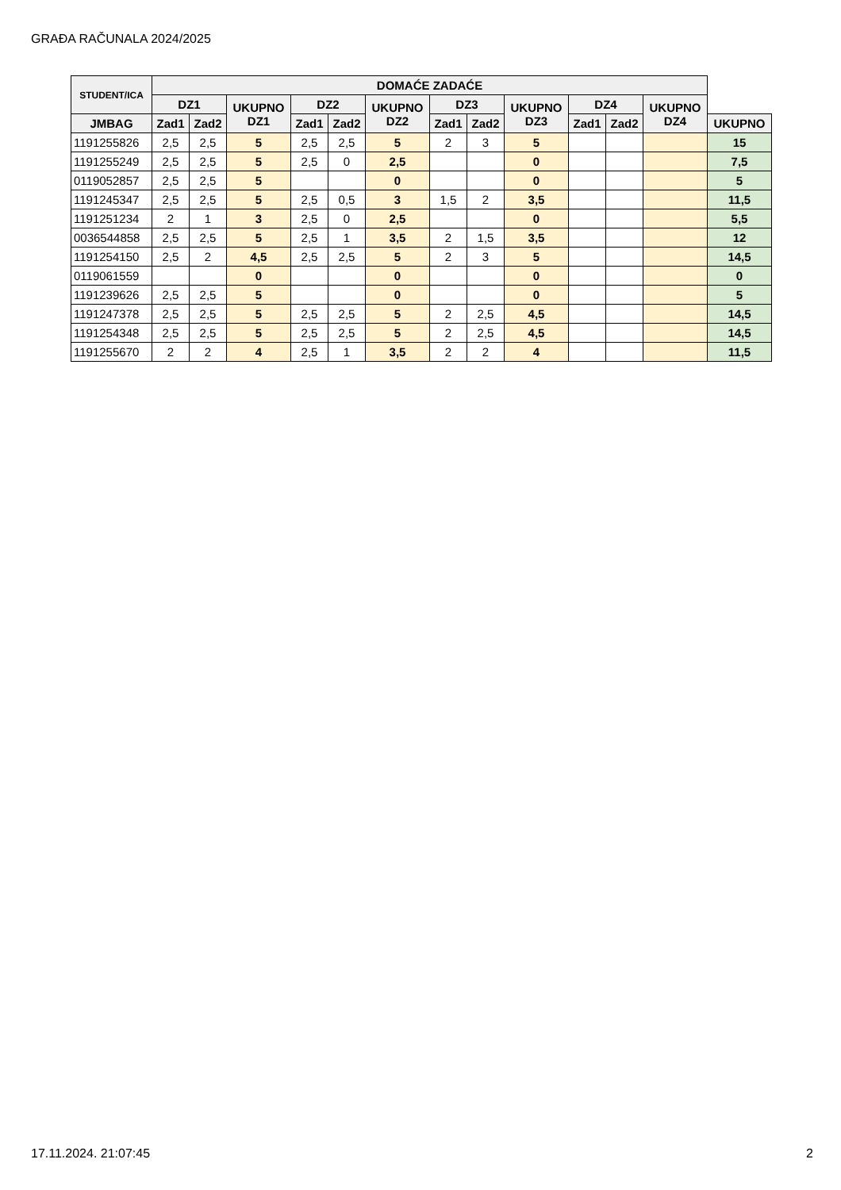GRAĐA RAČUNALA 2024/2025
| STUDENT/ICA | DOMAĆE ZADAĆE | | | | | | | | | | | | | |
| --- | --- | --- | --- | --- | --- | --- | --- | --- | --- | --- | --- | --- | --- | --- |
| | DZ1 | | UKUPNO DZ1 | DZ2 | | UKUPNO DZ2 | DZ3 | | UKUPNO DZ3 | DZ4 | | UKUPNO DZ4 | | |
| JMBAG | Zad1 | Zad2 | | Zad1 | Zad2 | | Zad1 | Zad2 | | Zad1 | Zad2 | | | UKUPNO |
| 1191255826 | 2,5 | 2,5 | 5 | 2,5 | 2,5 | 5 | 2 | 3 | 5 | | | | 15 | |
| 1191255249 | 2,5 | 2,5 | 5 | 2,5 | 0 | 2,5 | | | 0 | | | | 7,5 | |
| 0119052857 | 2,5 | 2,5 | 5 | | | 0 | | | 0 | | | | 5 | |
| 1191245347 | 2,5 | 2,5 | 5 | 2,5 | 0,5 | 3 | 1,5 | 2 | 3,5 | | | | 11,5 | |
| 1191251234 | 2 | 1 | 3 | 2,5 | 0 | 2,5 | | | 0 | | | | 5,5 | |
| 0036544858 | 2,5 | 2,5 | 5 | 2,5 | 1 | 3,5 | 2 | 1,5 | 3,5 | | | | 12 | |
| 1191254150 | 2,5 | 2 | 4,5 | 2,5 | 2,5 | 5 | 2 | 3 | 5 | | | | 14,5 | |
| 0119061559 | | | 0 | | | 0 | | | 0 | | | | 0 | |
| 1191239626 | 2,5 | 2,5 | 5 | | | 0 | | | 0 | | | | 5 | |
| 1191247378 | 2,5 | 2,5 | 5 | 2,5 | 2,5 | 5 | 2 | 2,5 | 4,5 | | | | 14,5 | |
| 1191254348 | 2,5 | 2,5 | 5 | 2,5 | 2,5 | 5 | 2 | 2,5 | 4,5 | | | | 14,5 | |
| 1191255670 | 2 | 2 | 4 | 2,5 | 1 | 3,5 | 2 | 2 | 4 | | | | 11,5 | |
17.11.2024. 21:07:45 2